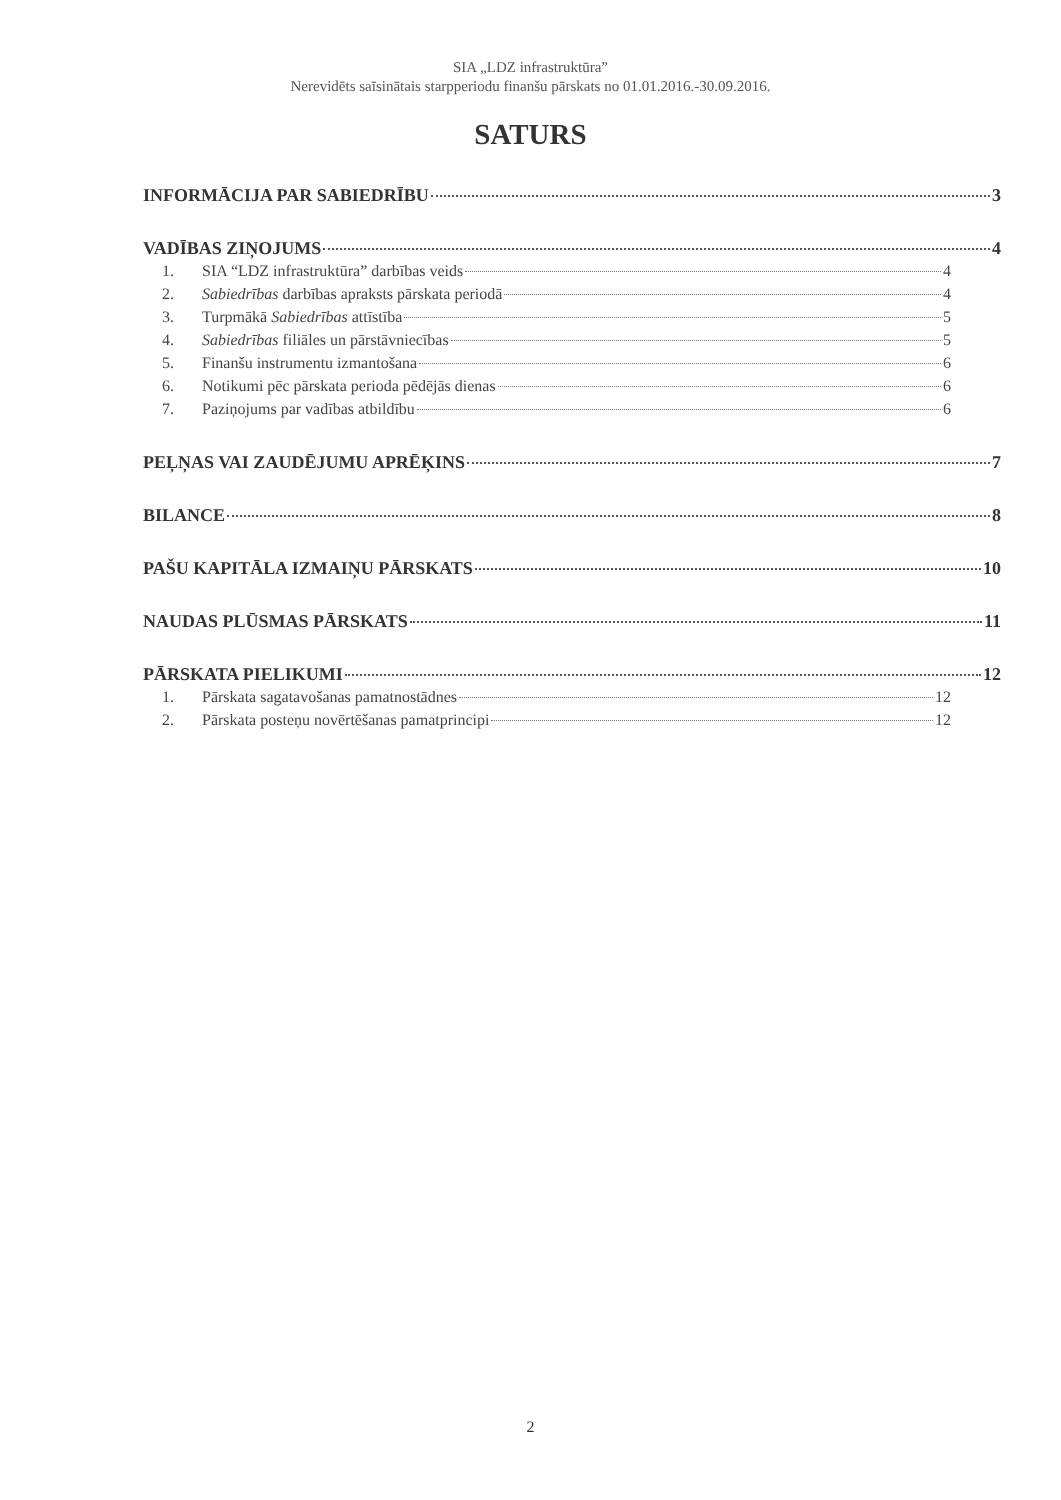SIA „LDZ infrastruktūra”
Nerevidēts saīsinātais starpperiodu finanšu pārskats no 01.01.2016.-30.09.2016.
SATURS
INFORMĀCIJA PAR SABIEDRĪBU 3
VADĪBAS ZIŅOJUMS 4
1. SIA “LDZ infrastruktūra” darbības veids 4
2. Sabiedrības darbības apraksts pārskata periodā 4
3. Turpmākā Sabiedrības attīstība 5
4. Sabiedrības filiāles un pārstāvniecības 5
5. Finanšu instrumentu izmantošana 6
6. Notikumi pēc pārskata perioda pēdējās dienas 6
7. Paziņojums par vadības atbildību 6
PEĻŅAS VAI ZAUDĒJUMU APRĒĶINS 7
BILANCE 8
PAŠU KAPITĀLA IZMAIŅU PĀRSKATS 10
NAUDAS PLŪSMAS PĀRSKATS 11
PĀRSKATA PIELIKUMI 12
1. Pārskata sagatavošanas pamatnostādnes 12
2. Pārskata posteņu novērtēšanas pamatprincipi 12
2